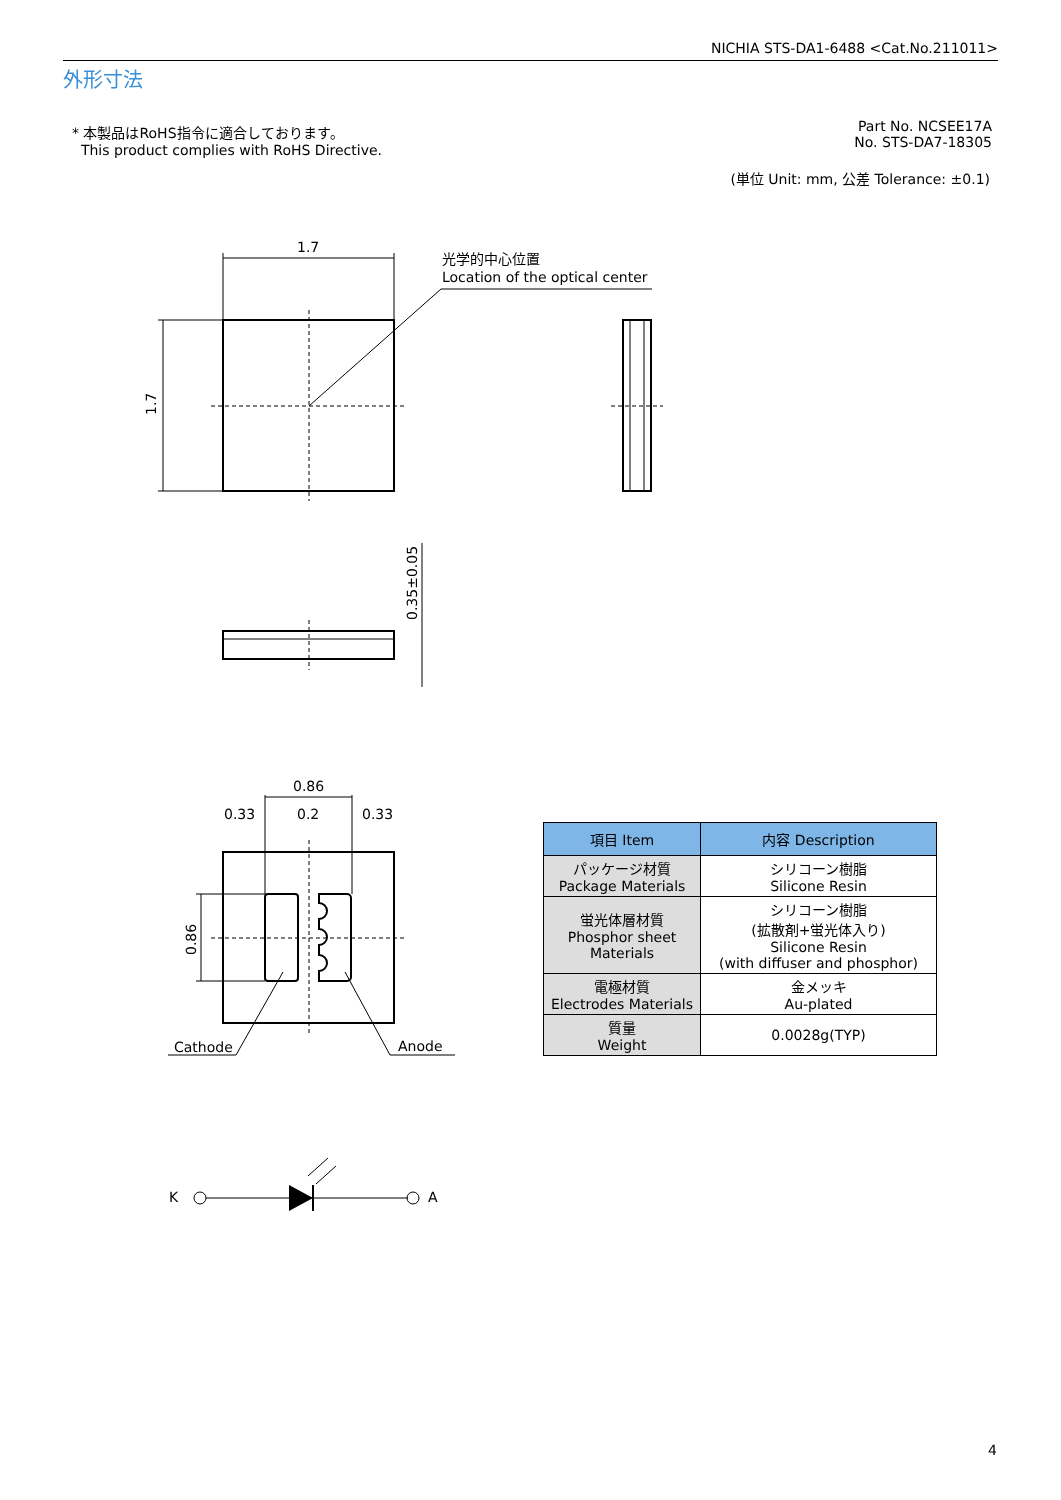NICHIA STS-DA1-6488 <Cat.No.211011>
外形寸法
* 本製品はRoHS指令に適合しております。
This product complies with RoHS Directive.
Part No. NCSEE17A
No. STS-DA7-18305
(単位 Unit: mm, 公差 Tolerance: ±0.1)
1.7
1.7
光学的中心位置
Location of the optical center
0.35±0.05
0.86
0.33
0.2
0.33
0.86
Cathode
Anode
K
A
| 項目 Item | 内容 Description |
| --- | --- |
| パッケージ材質 Package Materials | シリコーン樹脂 Silicone Resin |
| 蛍光体層材質 Phosphor sheet Materials | シリコーン樹脂 (拡散剤+蛍光体入り) Silicone Resin (with diffuser and phosphor) |
| 電極材質 Electrodes Materials | 金メッキ Au-plated |
| 質量 Weight | 0.0028g(TYP) |
4